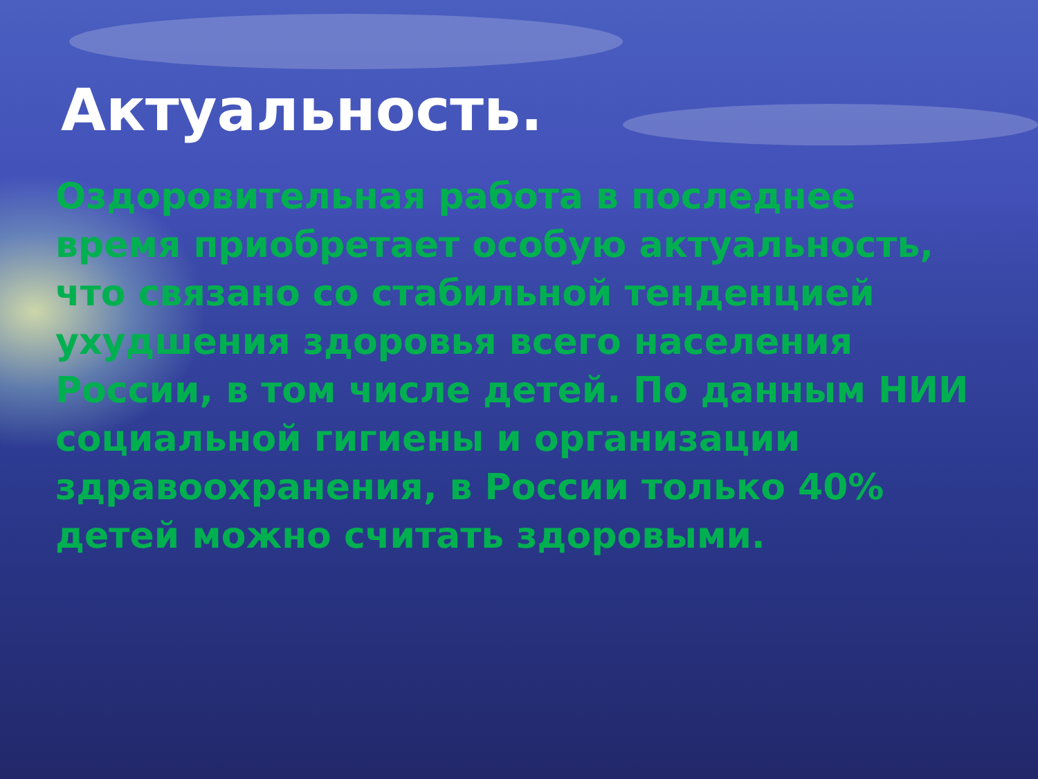Актуальность.
Оздоровительная работа в последнее время приобретает особую актуальность, что связано со стабильной тенденцией ухудшения здоровья всего населения России, в том числе детей. По данным НИИ социальной гигиены и организации здравоохранения, в России только 40% детей можно считать здоровыми.